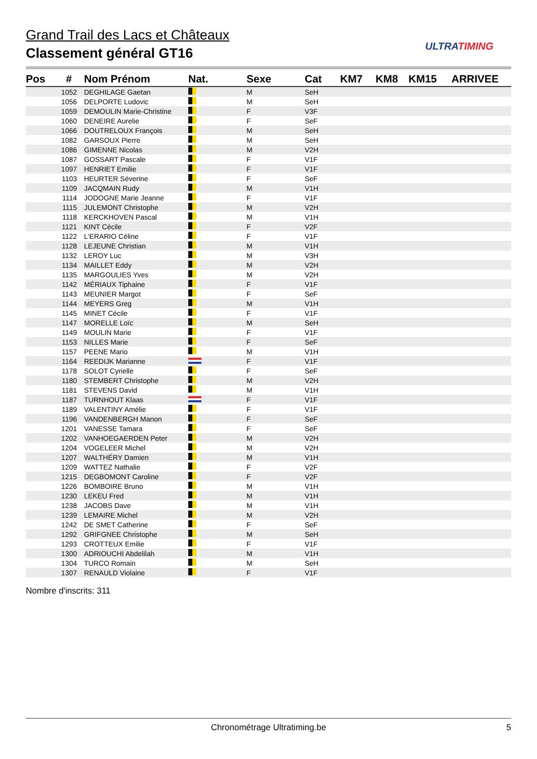Grand Trail des Lacs et Châteaux
Classement général GT16 ULTRATIMING
| Pos | # | Nom Prénom | Nat. | Sexe | Cat | KM7 | KM8 | KM15 | ARRIVEE |
| --- | --- | --- | --- | --- | --- | --- | --- | --- | --- |
| | 1052 | DEGHILAGE Gaetan | | M | SeH | | | | |
| | 1056 | DELPORTE Ludovic | | M | SeH | | | | |
| | 1059 | DEMOULIN Marie-Christine | | F | V3F | | | | |
| | 1060 | DENEIRE Aurelie | | F | SeF | | | | |
| | 1066 | DOUTRELOUX François | | M | SeH | | | | |
| | 1082 | GARSOUX Pierre | | M | SeH | | | | |
| | 1086 | GIMENNE Nicolas | | M | V2H | | | | |
| | 1087 | GOSSART Pascale | | F | V1F | | | | |
| | 1097 | HENRIET Emilie | | F | V1F | | | | |
| | 1103 | HEURTER Séverine | | F | SeF | | | | |
| | 1109 | JACQMAIN Rudy | | M | V1H | | | | |
| | 1114 | JODOGNE Marie Jeanne | | F | V1F | | | | |
| | 1115 | JULEMONT Christophe | | M | V2H | | | | |
| | 1118 | KERCKHOVEN Pascal | | M | V1H | | | | |
| | 1121 | KINT Cécile | | F | V2F | | | | |
| | 1122 | L'ERARIO Céline | | F | V1F | | | | |
| | 1128 | LEJEUNE Christian | | M | V1H | | | | |
| | 1132 | LEROY Luc | | M | V3H | | | | |
| | 1134 | MAILLET Eddy | | M | V2H | | | | |
| | 1135 | MARGOULIES Yves | | M | V2H | | | | |
| | 1142 | MÉRIAUX Tiphaine | | F | V1F | | | | |
| | 1143 | MEUNIER Margot | | F | SeF | | | | |
| | 1144 | MEYERS Greg | | M | V1H | | | | |
| | 1145 | MINET Cécile | | F | V1F | | | | |
| | 1147 | MORELLE Loïc | | M | SeH | | | | |
| | 1149 | MOULIN Marie | | F | V1F | | | | |
| | 1153 | NILLES Marie | | F | SeF | | | | |
| | 1157 | PEENE Mario | | M | V1H | | | | |
| | 1164 | REEDIJK Marianne | | F | V1F | | | | |
| | 1178 | SOLOT Cyrielle | | F | SeF | | | | |
| | 1180 | STEMBERT Christophe | | M | V2H | | | | |
| | 1181 | STEVENS David | | M | V1H | | | | |
| | 1187 | TURNHOUT Klaas | | F | V1F | | | | |
| | 1189 | VALENTINY Amélie | | F | V1F | | | | |
| | 1196 | VANDENBERGH Manon | | F | SeF | | | | |
| | 1201 | VANESSE Tamara | | F | SeF | | | | |
| | 1202 | VANHOEGAERDEN Peter | | M | V2H | | | | |
| | 1204 | VOGELEER Michel | | M | V2H | | | | |
| | 1207 | WALTHÉRY Damien | | M | V1H | | | | |
| | 1209 | WATTEZ Nathalie | | F | V2F | | | | |
| | 1215 | DEGBOMONT Caroline | | F | V2F | | | | |
| | 1226 | BOMBOIRE Bruno | | M | V1H | | | | |
| | 1230 | LEKEU Fred | | M | V1H | | | | |
| | 1238 | JACOBS Dave | | M | V1H | | | | |
| | 1239 | LEMAIRE Michel | | M | V2H | | | | |
| | 1242 | DE SMET Catherine | | F | SeF | | | | |
| | 1292 | GRIFGNEE Christophe | | M | SeH | | | | |
| | 1293 | CROTTEUX Emilie | | F | V1F | | | | |
| | 1300 | ADRIOUCHI Abdelilah | | M | V1H | | | | |
| | 1304 | TURCO Romain | | M | SeH | | | | |
| | 1307 | RENAULD Violaine | | F | V1F | | | | |
Nombre d'inscrits: 311
Chronométrage Ultratiming.be 5